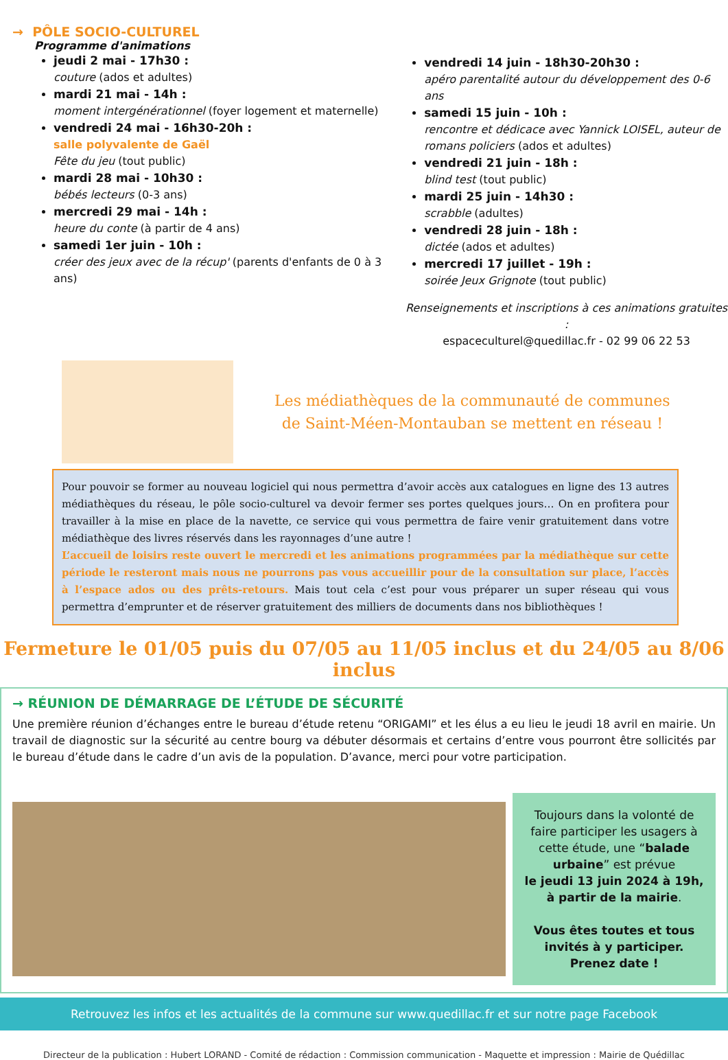→ PÔLE SOCIO-CULTUREL
Programme d'animations
jeudi 2 mai - 17h30 :
couture (ados et adultes)
mardi 21 mai - 14h :
moment intergénérationnel (foyer logement et maternelle)
vendredi 24 mai - 16h30-20h :
salle polyvalente de Gaël
Fête du jeu (tout public)
mardi 28 mai - 10h30 :
bébés lecteurs (0-3 ans)
mercredi 29 mai - 14h :
heure du conte (à partir de 4 ans)
samedi 1er juin - 10h :
créer des jeux avec de la récup' (parents d'enfants de 0 à 3 ans)
vendredi 14 juin - 18h30-20h30 :
apéro parentalité autour du développement des 0-6 ans
samedi 15 juin - 10h :
rencontre et dédicace avec Yannick LOISEL, auteur de romans policiers (ados et adultes)
vendredi 21 juin - 18h :
blind test (tout public)
mardi 25 juin - 14h30 :
scrabble (adultes)
vendredi 28 juin - 18h :
dictée (ados et adultes)
mercredi 17 juillet - 19h :
soirée Jeux Grignote (tout public)
Renseignements et inscriptions à ces animations gratuites :
espaceculturel@quedillac.fr - 02 99 06 22 53
Les médiathèques de la communauté de communes
de Saint-Méen-Montauban se mettent en réseau !
Pour pouvoir se former au nouveau logiciel qui nous permettra d’avoir accès aux catalogues en ligne des 13 autres médiathèques du réseau, le pôle socio-culturel va devoir fermer ses portes quelques jours… On en profitera pour travailler à la mise en place de la navette, ce service qui vous permettra de faire venir gratuitement dans votre médiathèque des livres réservés dans les rayonnages d’une autre !
L’accueil de loisirs reste ouvert le mercredi et les animations programmées par la médiathèque sur cette période le resteront mais nous ne pourrons pas vous accueillir pour de la consultation sur place, l’accès à l’espace ados ou des prêts-retours. Mais tout cela c’est pour vous préparer un super réseau qui vous permettra d’emprunter et de réserver gratuitement des milliers de documents dans nos bibliothèques !
Fermeture le 01/05 puis du 07/05 au 11/05 inclus et du 24/05 au 8/06 inclus
→ RÉUNION DE DÉMARRAGE DE L’ÉTUDE DE SÉCURITÉ
Une première réunion d’échanges entre le bureau d’étude retenu “ORIGAMI” et les élus a eu lieu le jeudi 18 avril en mairie. Un travail de diagnostic sur la sécurité au centre bourg va débuter désormais et certains d’entre vous pourront être sollicités par le bureau d’étude dans le cadre d’un avis de la population. D’avance, merci pour votre participation.
Toujours dans la volonté de faire participer les usagers à cette étude, une “balade urbaine” est prévue
le jeudi 13 juin 2024 à 19h, à partir de la mairie.
Vous êtes toutes et tous invités à y participer. Prenez date !
Retrouvez les infos et les actualités de la commune sur www.quedillac.fr et sur notre page Facebook
Directeur de la publication : Hubert LORAND - Comité de rédaction : Commission communication - Maquette et impression : Mairie de Quédillac